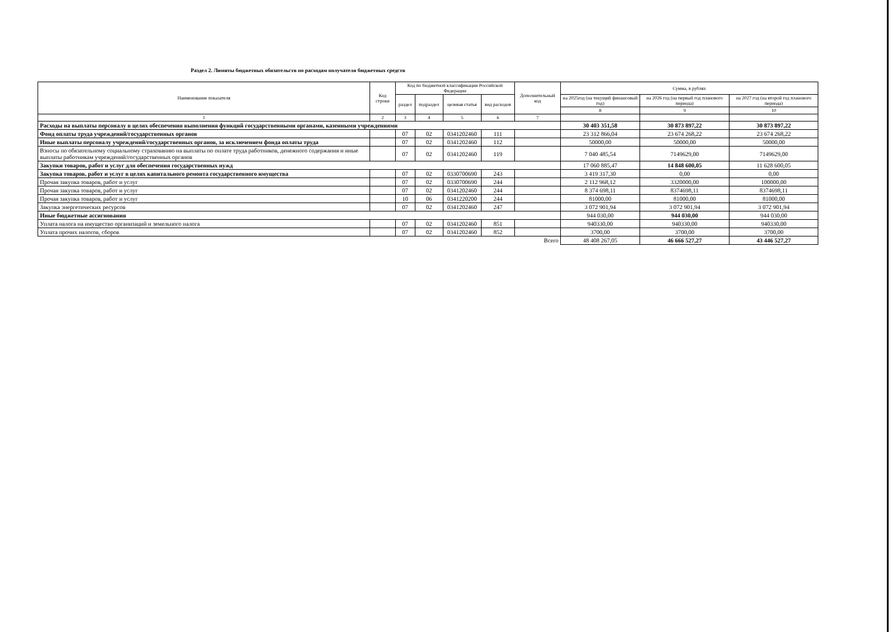Раздел 2. Лимиты бюджетных обязательств по расходам получателя бюджетных средств
| Наименование показателя | Код строки | Код по бюджетной классификации Российской Федерации | | | | Дополнительный код | Сумма, в рублях | | |
| --- | --- | --- | --- | --- | --- | --- | --- | --- | --- |
| | | раздел | подраздел | целевая статья | вид расходов | | на 2025год (на текущий финансовый год) | на 2026 год (на первый год планового периода) | на 2027 год (на второй год планового периода) |
| | | | | | | | 8 | 9 | 10 |
| 1 | 2 | 3 | 4 | 5 | 6 | 7 | | | |
| Расходы на выплаты персоналу в целях обеспечения выполнения функций государственными органами, казенными учреждениями | | | | | | | 30 403 351,58 | 30 873 897,22 | 30 873 897,22 |
| Фонд оплаты труда учреждений/государственных органов | | 07 | 02 | 0341202460 | 111 | | 23 312 866,04 | 23 674 268,22 | 23 674 268,22 |
| Иные выплаты персоналу учреждений/государственных органов, за исключением фонда оплаты труда | | 07 | 02 | 0341202460 | 112 | | 50000,00 | 50000,00 | 50000,00 |
| Взносы по обязательному социальному страхованию на выплаты по оплате труда работников, денежного содержания и иные выплаты работникам учреждений/государственных органов | | 07 | 02 | 0341202460 | 119 | | 7 040 485,54 | 7149629,00 | 7149629,00 |
| Закупки товаров, работ и услуг для обеспечения государственных нужд | | | | | | | 17 060 885,47 | 14 848 600,05 | 11 628 600,05 |
| Закупка товаров, работ и услуг в целях капитального ремонта государственного имущества | | 07 | 02 | 0330700690 | 243 | | 3 419 317,30 | 0,00 | 0,00 |
| Прочая закупка товаров, работ и услуг | | 07 | 02 | 0330700690 | 244 | | 2 112 968,12 | 3320000,00 | 100000,00 |
| Прочая закупка товаров, работ и услуг | | 07 | 02 | 0341202460 | 244 | | 8 374 698,11 | 8374698,11 | 8374698,11 |
| Прочая закупка товаров, работ и услуг | | 10 | 06 | 0341220200 | 244 | | 81000,00 | 81000,00 | 81000,00 |
| Закупка энергетических ресурсов | | 07 | 02 | 0341202460 | 247 | | 3 072 901,94 | 3 072 901,94 | 3 072 901,94 |
| Иные бюджетные ассигнования | | | | | | | 944 030,00 | 944 030,00 | 944 030,00 |
| Уплата налога на имущество организаций и земельного налога | | 07 | 02 | 0341202460 | 851 | | 940330,00 | 940330,00 | 940330,00 |
| Уплата прочих налогов, сборов | | 07 | 02 | 0341202460 | 852 | | 3700,00 | 3700,00 | 3700,00 |
| Всего | | | | | | | 48 408 267,05 | 46 666 527,27 | 43 446 527,27 |